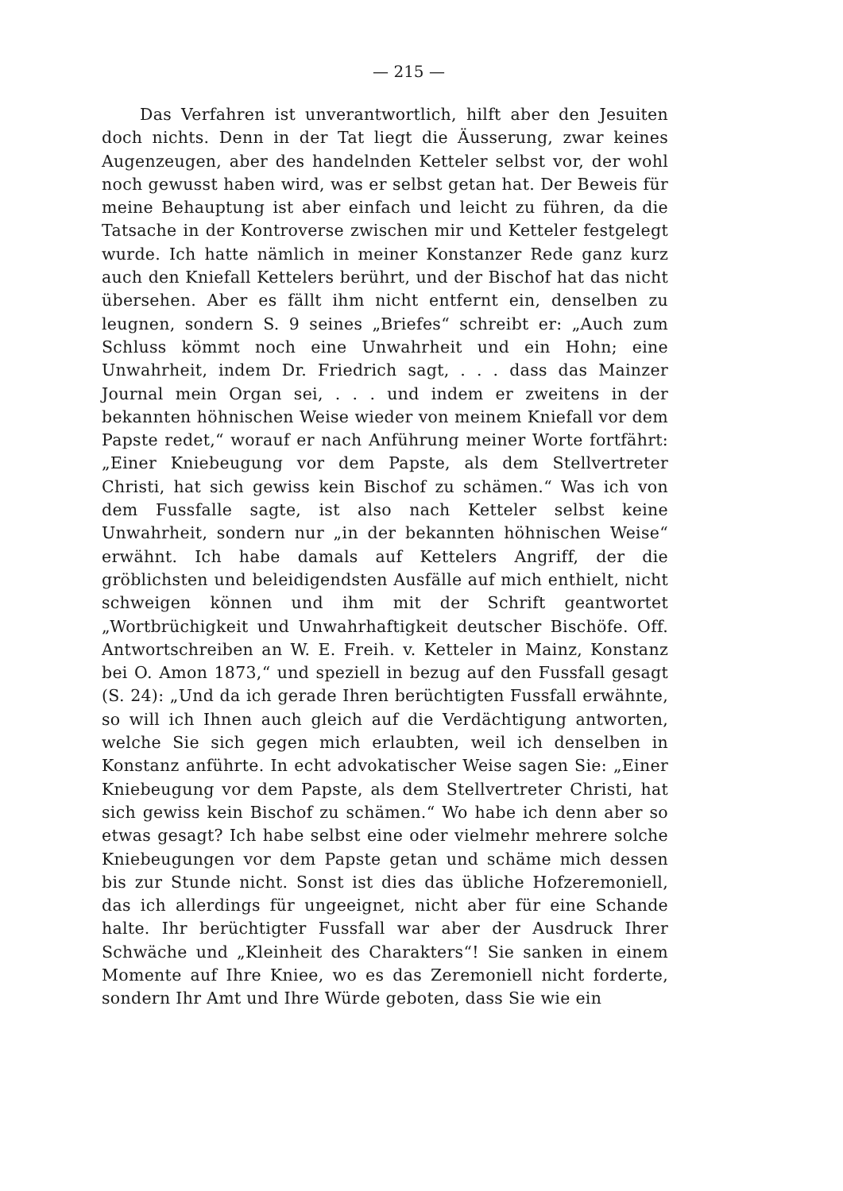— 215 —
Das Verfahren ist unverantwortlich, hilft aber den Jesuiten doch nichts. Denn in der Tat liegt die Äusserung, zwar keines Augenzeugen, aber des handelnden Ketteler selbst vor, der wohl noch gewusst haben wird, was er selbst getan hat. Der Beweis für meine Behauptung ist aber einfach und leicht zu führen, da die Tatsache in der Kontroverse zwischen mir und Ketteler festgelegt wurde. Ich hatte nämlich in meiner Konstanzer Rede ganz kurz auch den Kniefall Kettelers berührt, und der Bischof hat das nicht übersehen. Aber es fällt ihm nicht entfernt ein, denselben zu leugnen, sondern S. 9 seines „Briefes“ schreibt er: „Auch zum Schluss kömmt noch eine Unwahrheit und ein Hohn; eine Unwahrheit, indem Dr. Friedrich sagt, . . . dass das Mainzer Journal mein Organ sei, . . . und indem er zweitens in der bekannten höhnischen Weise wieder von meinem Kniefall vor dem Papste redet,“ worauf er nach Anführung meiner Worte fortfährt: „Einer Kniebeugung vor dem Papste, als dem Stellvertreter Christi, hat sich gewiss kein Bischof zu schämen.“ Was ich von dem Fussfalle sagte, ist also nach Ketteler selbst keine Unwahrheit, sondern nur „in der bekannten höhnischen Weise“ erwähnt. Ich habe damals auf Kettelers Angriff, der die gröblichsten und beleidigendsten Ausfälle auf mich enthielt, nicht schweigen können und ihm mit der Schrift geantwortet „Wortbrüchigkeit und Unwahrhaftigkeit deutscher Bischöfe. Off. Antwortschreiben an W. E. Freih. v. Ketteler in Mainz, Konstanz bei O. Amon 1873,“ und speziell in bezug auf den Fussfall gesagt (S. 24): „Und da ich gerade Ihren berüchtigten Fussfall erwähnte, so will ich Ihnen auch gleich auf die Verdächtigung antworten, welche Sie sich gegen mich erlaubten, weil ich denselben in Konstanz anführte. In echt advokatischer Weise sagen Sie: „Einer Kniebeugung vor dem Papste, als dem Stellvertreter Christi, hat sich gewiss kein Bischof zu schämen.“ Wo habe ich denn aber so etwas gesagt? Ich habe selbst eine oder vielmehr mehrere solche Kniebeugungen vor dem Papste getan und schäme mich dessen bis zur Stunde nicht. Sonst ist dies das übliche Hofzeremoniell, das ich allerdings für ungeeignet, nicht aber für eine Schande halte. Ihr berüchtigter Fussfall war aber der Ausdruck Ihrer Schwäche und „Kleinheit des Charakters“! Sie sanken in einem Momente auf Ihre Kniee, wo es das Zeremoniell nicht forderte, sondern Ihr Amt und Ihre Würde geboten, dass Sie wie ein